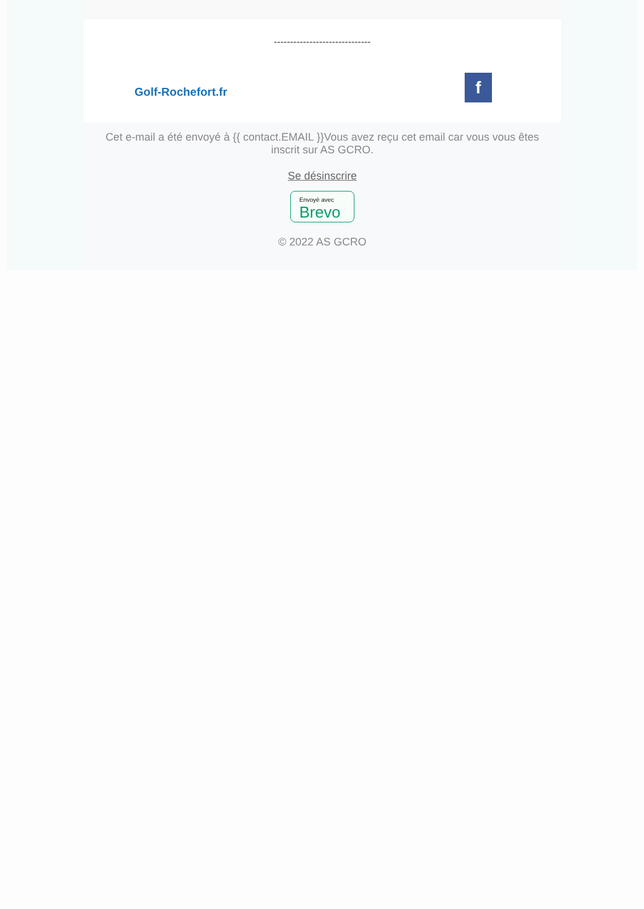------------------------------
Golf-Rochefort.fr
f
Cet e-mail a été envoyé à {{ contact.EMAIL }}Vous avez reçu cet email car vous vous êtes inscrit sur AS GCRO.
Se désinscrire
Envoyé avec Brevo
© 2022 AS GCRO